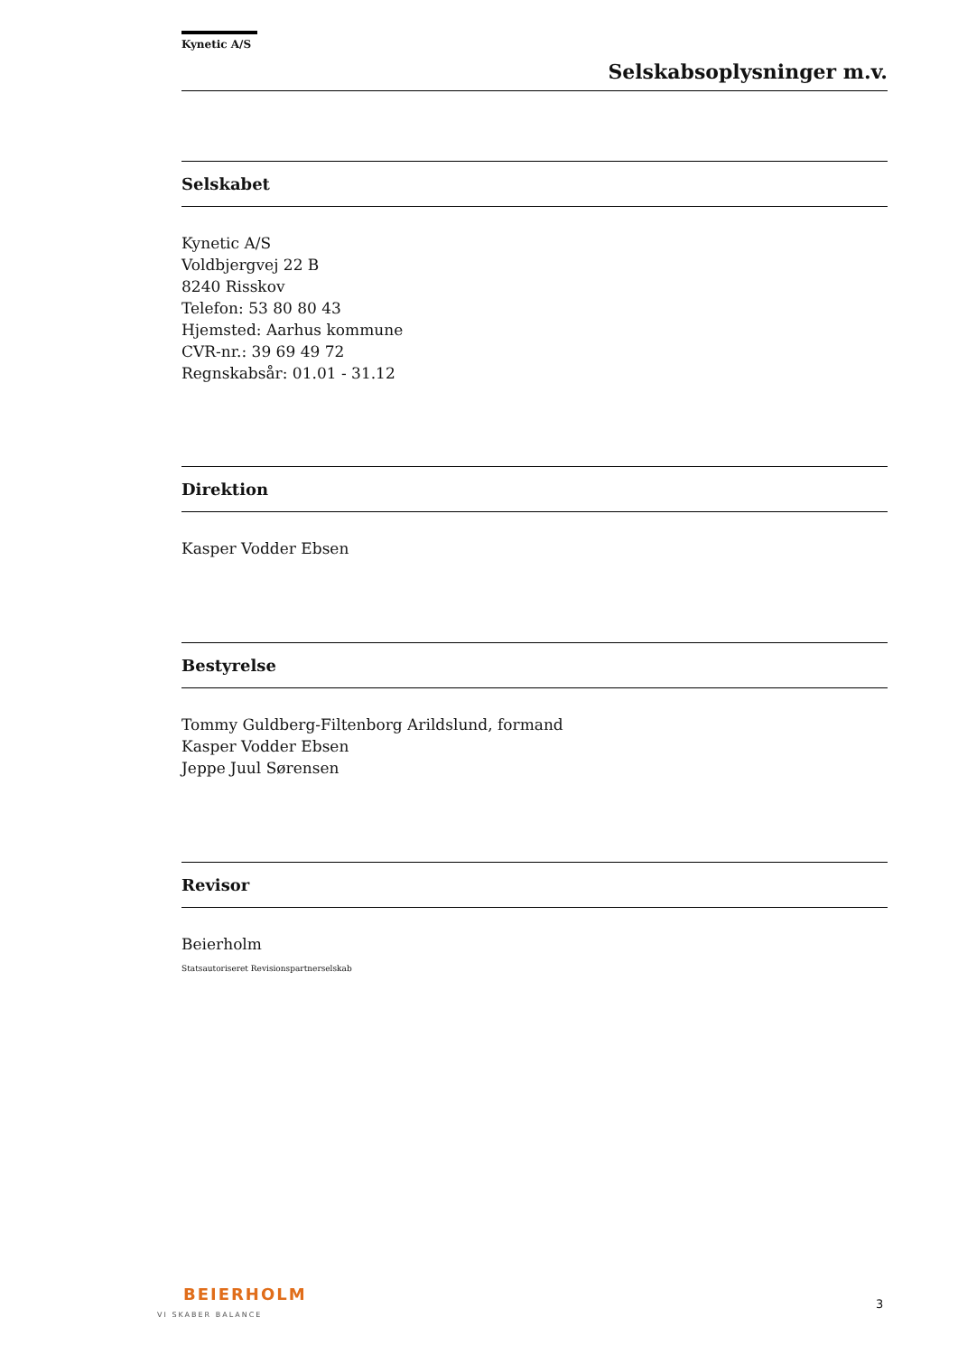Kynetic A/S
Selskabsoplysninger m.v.
Selskabet
Kynetic A/S
Voldbjergvej 22 B
8240 Risskov
Telefon: 53 80 80 43
Hjemsted: Aarhus kommune
CVR-nr.: 39 69 49 72
Regnskabsår: 01.01 - 31.12
Direktion
Kasper Vodder Ebsen
Bestyrelse
Tommy Guldberg-Filtenborg Arildslund, formand
Kasper Vodder Ebsen
Jeppe Juul Sørensen
Revisor
Beierholm
Statsautoriseret Revisionspartnerselskab
BEIERHOLM
VI SKABER BALANCE
3